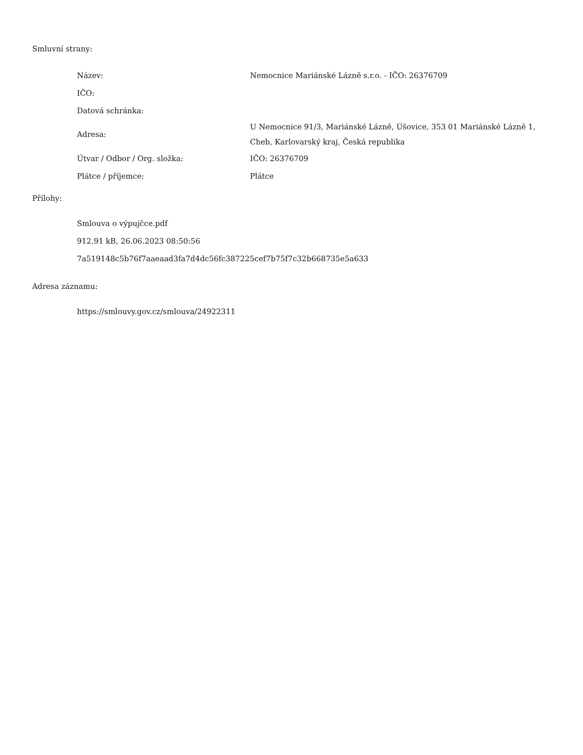Smluvní strany:
| Název: | Nemocnice Mariánské Lázně s.r.o. - IČO: 26376709 |
| IČO: | |
| Datová schránka: | |
| Adresa: | U Nemocnice 91/3, Mariánské Lázně, Úšovice, 353 01 Mariánské Lázně 1, Cheb, Karlovarský kraj, Česká republika |
| Útvar / Odbor / Org. složka: | IČO: 26376709 |
| Plátce / příjemce: | Plátce |
Přílohy:
Smlouva o výpujčce.pdf
912.91 kB, 26.06.2023 08:50:56
7a519148c5b76f7aaeaad3fa7d4dc56fc387225cef7b75f7c32b668735e5a633
Adresa záznamu:
https://smlouvy.gov.cz/smlouva/24922311